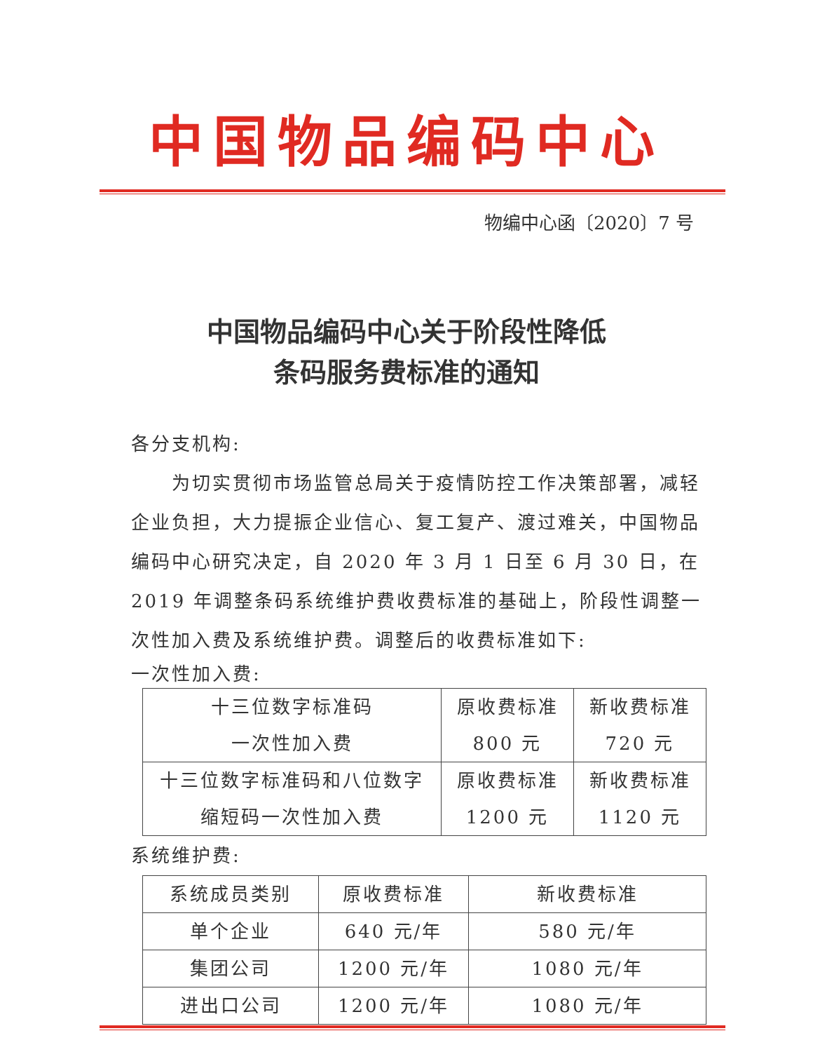中国物品编码中心
物编中心函〔2020〕7 号
中国物品编码中心关于阶段性降低
条码服务费标准的通知
各分支机构:
为切实贯彻市场监管总局关于疫情防控工作决策部署，减轻企业负担，大力提振企业信心、复工复产、渡过难关，中国物品编码中心研究决定，自 2020 年 3 月 1 日至 6 月 30 日，在 2019 年调整条码系统维护费收费标准的基础上，阶段性调整一次性加入费及系统维护费。调整后的收费标准如下:
一次性加入费:
| 十三位数字标准码 一次性加入费 | 原收费标准 800 元 | 新收费标准 720 元 |
| 十三位数字标准码和八位数字 缩短码一次性加入费 | 原收费标准 1200 元 | 新收费标准 1120 元 |
系统维护费:
| 系统成员类别 | 原收费标准 | 新收费标准 |
| 单个企业 | 640 元/年 | 580 元/年 |
| 集团公司 | 1200 元/年 | 1080 元/年 |
| 进出口公司 | 1200 元/年 | 1080 元/年 |